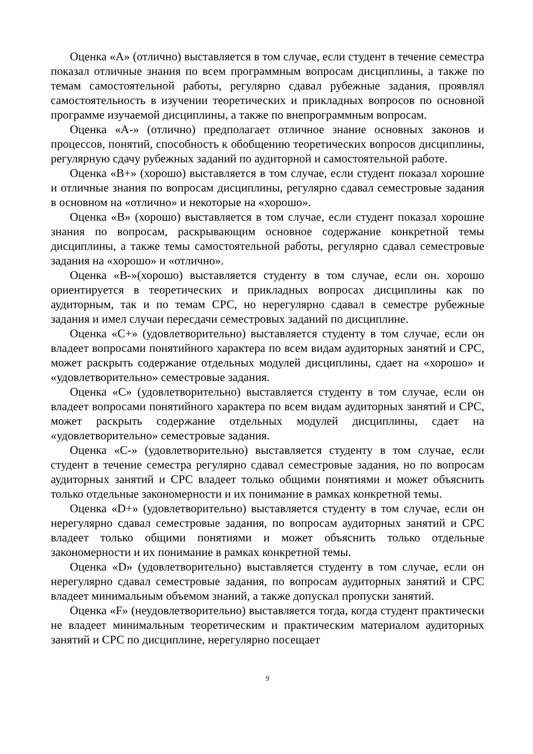Оценка «А» (отлично) выставляется в том случае, если студент в течение семестра показал отличные знания по всем программным вопросам дисциплины, а также по темам самостоятельной работы, регулярно сдавал рубежные задания, проявлял самостоятельность в изучении теоретических и прикладных вопросов по основной программе изучаемой дисциплины, а также по внепрограммным вопросам.
Оценка «А-» (отлично) предполагает отличное знание основных законов и процессов, понятий, способность к обобщению теоретических вопросов дисциплины, регулярную сдачу рубежных заданий по аудиторной и самостоятельной работе.
Оценка «В+» (хорошо) выставляется в том случае, если студент показал хорошие и отличные знания по вопросам дисциплины, регулярно сдавал семестровые задания в основном на «отлично» и некоторые на «хорошо».
Оценка «В» (хорошо) выставляется в том случае, если студент показал хорошие знания по вопросам, раскрывающим основное содержание конкретной темы дисциплины, а также темы самостоятельной работы, регулярно сдавал семестровые задания на «хорошо» и «отлично».
Оценка «В-»(хорошо) выставляется студенту в том случае, если он. хорошо ориентируется в теоретических и прикладных вопросах дисциплины как по аудиторным, так и по темам СРС, но нерегулярно сдавал в семестре рубежные задания и имел случаи пересдачи семестровых заданий по дисциплине.
Оценка «С+» (удовлетворительно) выставляется студенту в том случае, если он владеет вопросами понятийного характера по всем видам аудиторных занятий и СРС, может раскрыть содержание отдельных модулей дисциплины, сдает на «хорошо» и «удовлетворительно» семестровые задания.
Оценка «С» (удовлетворительно) выставляется студенту в том случае, если он владеет вопросами понятийного характера по всем видам аудиторных занятий и СРС, может раскрыть содержание отдельных модулей дисциплины, сдает на «удовлетворительно» семестровые задания.
Оценка «С-» (удовлетворительно) выставляется студенту в том случае, если студент в течение семестра регулярно сдавал семестровые задания, но по вопросам аудиторных занятий и СРС владеет только общими понятиями и может объяснить только отдельные закономерности и их понимание в рамках конкретной темы.
Оценка «D+» (удовлетворительно) выставляется студенту в том случае, если он нерегулярно сдавал семестровые задания, по вопросам аудиторных занятий и СРС владеет только общими понятиями и может объяснить только отдельные закономерности и их понимание в рамках конкретной темы.
Оценка «D» (удовлетворительно) выставляется студенту в том случае, если он нерегулярно сдавал семестровые задания, по вопросам аудиторных занятий и СРС владеет минимальным объемом знаний, а также допускал пропуски занятий.
Оценка «F» (неудовлетворительно) выставляется тогда, когда студент практически не владеет минимальным теоретическим и практическим материалом аудиторных занятий и СРС по дисциплине, нерегулярно посещает
9